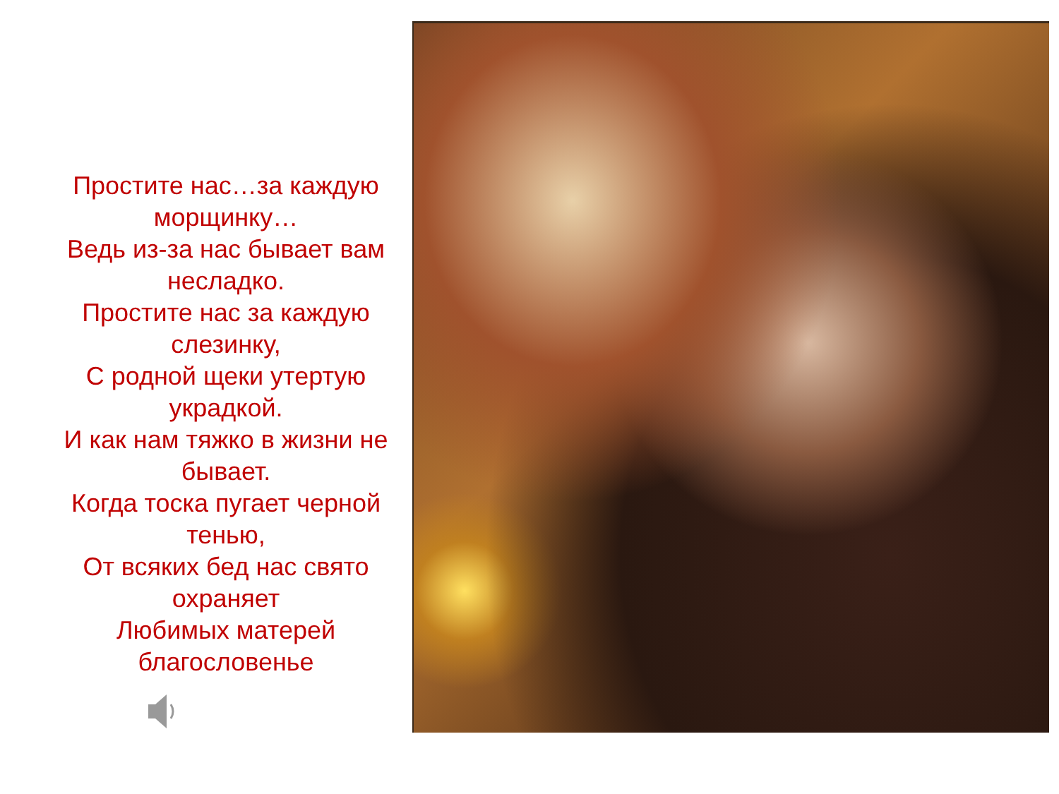Простите нас…за каждую морщинку…
Ведь из-за нас бывает вам несладко.
Простите нас за каждую слезинку,
С родной щеки утертую украдкой.
И как нам тяжко в жизни не бывает.
Когда тоска пугает черной тенью,
От всяких бед нас свято охраняет
Любимых матерей благословенье